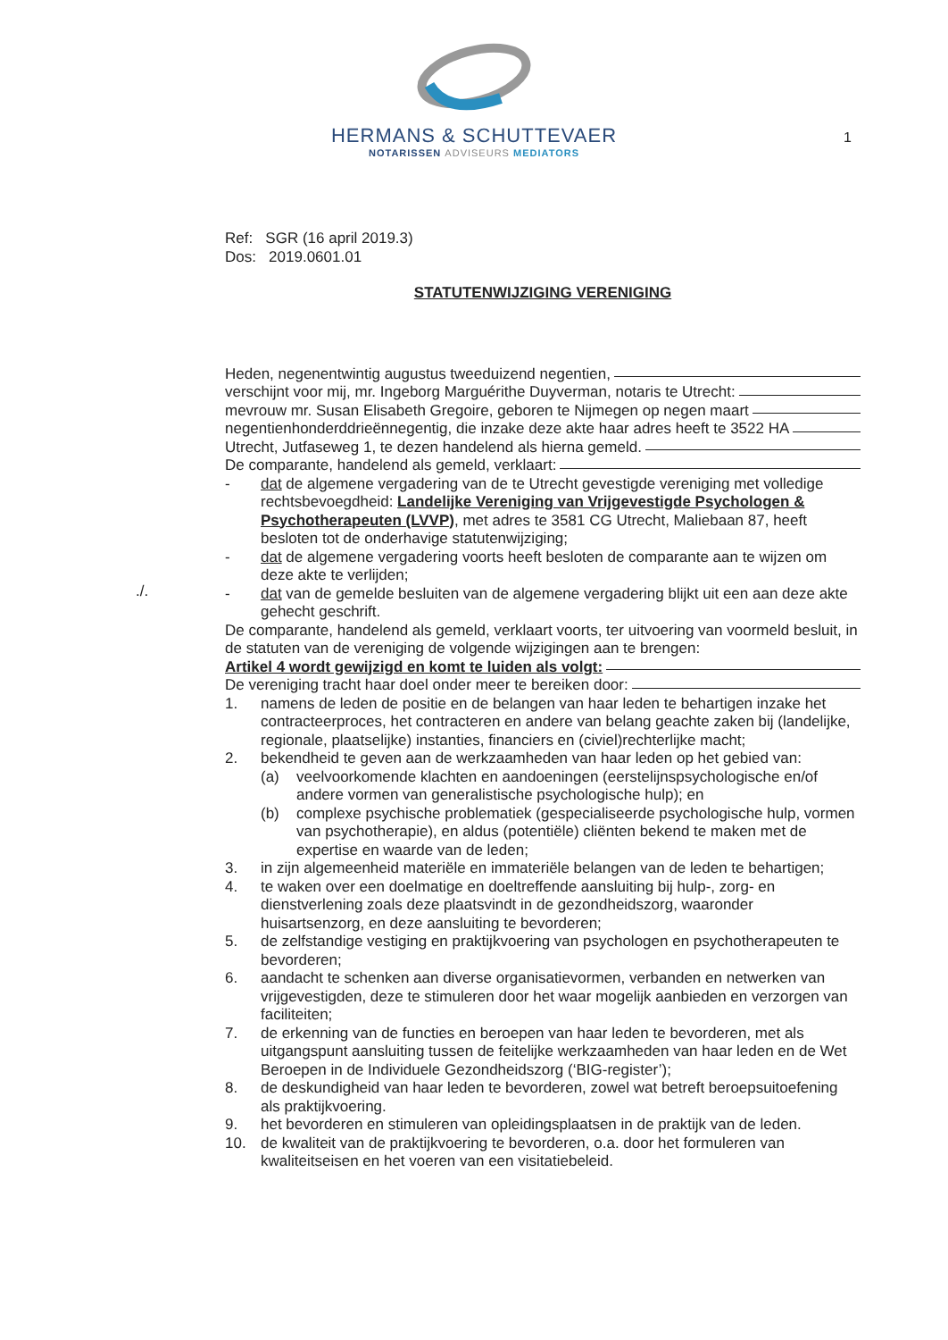HERMANS & SCHUTTEVAER
NOTARISSEN ADVISEURS MEDIATORS
1
./.
Ref: SGR (16 april 2019.3)
Dos: 2019.0601.01
STATUTENWIJZIGING VERENIGING
Heden, negenentwintig augustus tweeduizend negentien,
verschijnt voor mij, mr. Ingeborg Marguérithe Duyverman, notaris te Utrecht:
mevrouw mr. Susan Elisabeth Gregoire, geboren te Nijmegen op negen maart
negentienhonderddrieënnegentig, die inzake deze akte haar adres heeft te 3522 HA
Utrecht, Jutfaseweg 1, te dezen handelend als hierna gemeld.
De comparante, handelend als gemeld, verklaart:
- dat de algemene vergadering van de te Utrecht gevestigde vereniging met volledige rechtsbevoegdheid: Landelijke Vereniging van Vrijgevestigde Psychologen & Psychotherapeuten (LVVP), met adres te 3581 CG Utrecht, Maliebaan 87, heeft besloten tot de onderhavige statutenwijziging;
- dat de algemene vergadering voorts heeft besloten de comparante aan te wijzen om deze akte te verlijden;
- dat van de gemelde besluiten van de algemene vergadering blijkt uit een aan deze akte gehecht geschrift.
De comparante, handelend als gemeld, verklaart voorts, ter uitvoering van voormeld besluit, in de statuten van de vereniging de volgende wijzigingen aan te brengen:
Artikel 4 wordt gewijzigd en komt te luiden als volgt:
De vereniging tracht haar doel onder meer te bereiken door:
1. namens de leden de positie en de belangen van haar leden te behartigen inzake het contracteerproces, het contracteren en andere van belang geachte zaken bij (landelijke, regionale, plaatselijke) instanties, financiers en (civiel)rechterlijke macht;
2. bekendheid te geven aan de werkzaamheden van haar leden op het gebied van:
(a) veelvoorkomende klachten en aandoeningen (eerstelijnspsychologische en/of andere vormen van generalistische psychologische hulp); en
(b) complexe psychische problematiek (gespecialiseerde psychologische hulp, vormen van psychotherapie), en aldus (potentiële) cliënten bekend te maken met de expertise en waarde van de leden;
3. in zijn algemeenheid materiële en immateriële belangen van de leden te behartigen;
4. te waken over een doelmatige en doeltreffende aansluiting bij hulp-, zorg- en dienstverlening zoals deze plaatsvindt in de gezondheidszorg, waaronder huisartsenzorg, en deze aansluiting te bevorderen;
5. de zelfstandige vestiging en praktijkvoering van psychologen en psychotherapeuten te bevorderen;
6. aandacht te schenken aan diverse organisatievormen, verbanden en netwerken van vrijgevestigden, deze te stimuleren door het waar mogelijk aanbieden en verzorgen van faciliteiten;
7. de erkenning van de functies en beroepen van haar leden te bevorderen, met als uitgangspunt aansluiting tussen de feitelijke werkzaamheden van haar leden en de Wet Beroepen in de Individuele Gezondheidszorg (‘BIG-register’);
8. de deskundigheid van haar leden te bevorderen, zowel wat betreft beroepsuitoefening als praktijkvoering.
9. het bevorderen en stimuleren van opleidingsplaatsen in de praktijk van de leden.
10. de kwaliteit van de praktijkvoering te bevorderen, o.a. door het formuleren van kwaliteitseisen en het voeren van een visitatiebeleid.